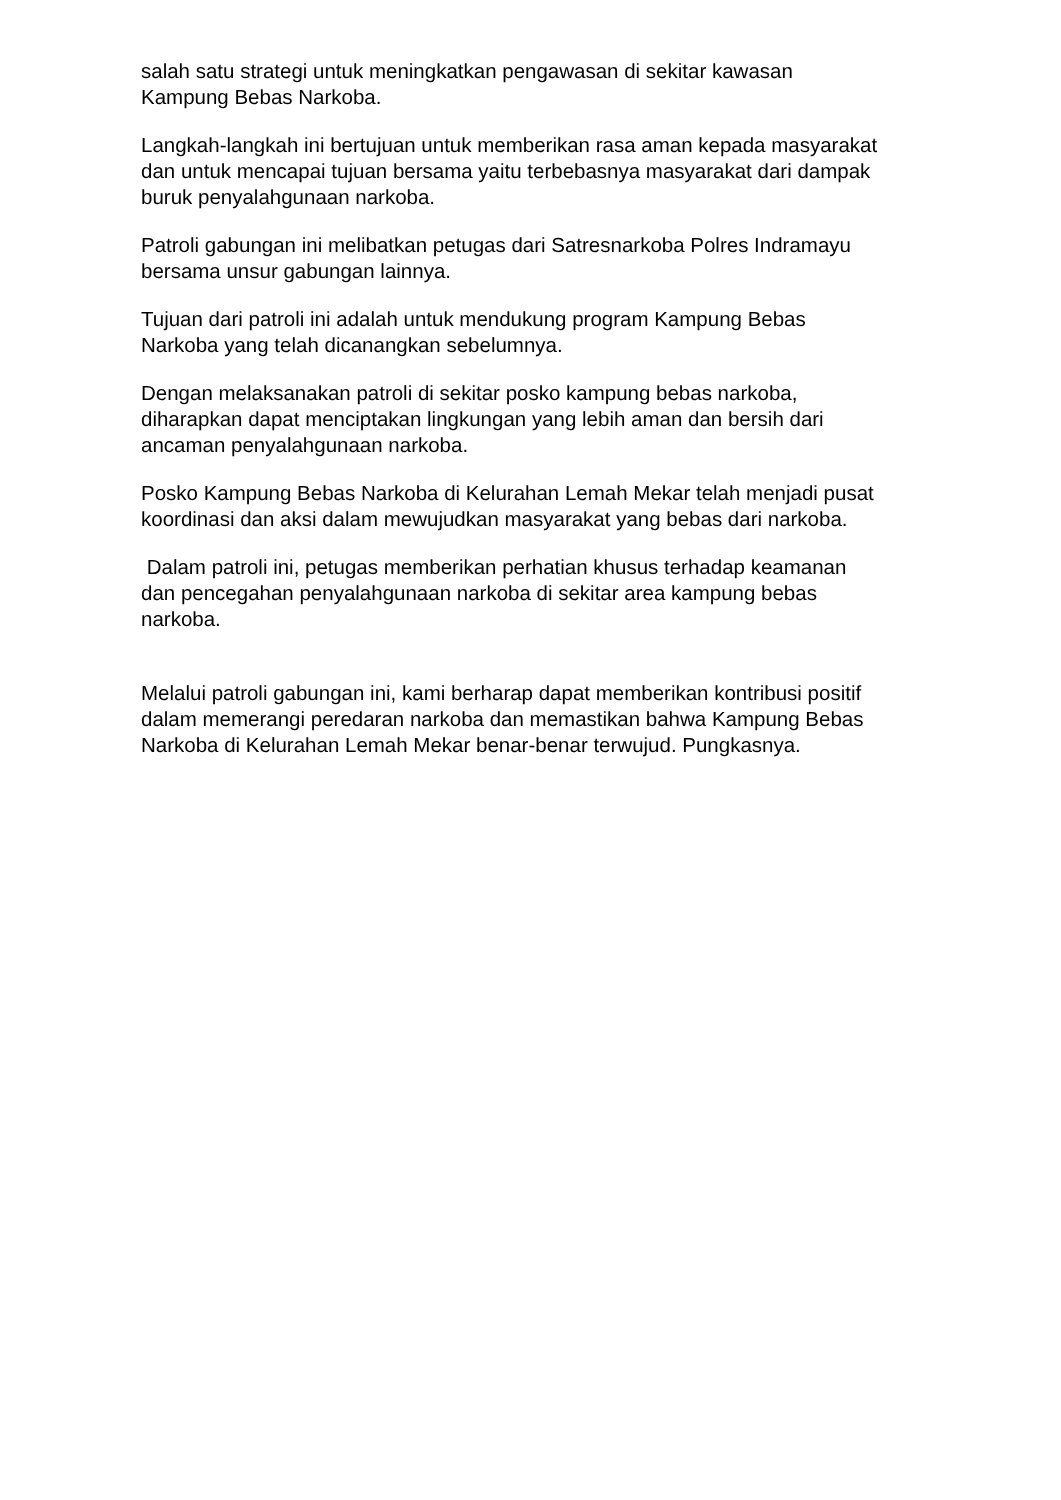salah satu strategi untuk meningkatkan pengawasan di sekitar kawasan
Kampung Bebas Narkoba.
Langkah-langkah ini bertujuan untuk memberikan rasa aman kepada masyarakat
dan untuk mencapai tujuan bersama yaitu terbebasnya masyarakat dari dampak
buruk penyalahgunaan narkoba.
Patroli gabungan ini melibatkan petugas dari Satresnarkoba Polres Indramayu
bersama unsur gabungan lainnya.
Tujuan dari patroli ini adalah untuk mendukung program Kampung Bebas
Narkoba yang telah dicanangkan sebelumnya.
Dengan melaksanakan patroli di sekitar posko kampung bebas narkoba,
diharapkan dapat menciptakan lingkungan yang lebih aman dan bersih dari
ancaman penyalahgunaan narkoba.
Posko Kampung Bebas Narkoba di Kelurahan Lemah Mekar telah menjadi pusat
koordinasi dan aksi dalam mewujudkan masyarakat yang bebas dari narkoba.
Dalam patroli ini, petugas memberikan perhatian khusus terhadap keamanan
dan pencegahan penyalahgunaan narkoba di sekitar area kampung bebas
narkoba.
Melalui patroli gabungan ini, kami berharap dapat memberikan kontribusi positif
dalam memerangi peredaran narkoba dan memastikan bahwa Kampung Bebas
Narkoba di Kelurahan Lemah Mekar benar-benar terwujud. Pungkasnya.